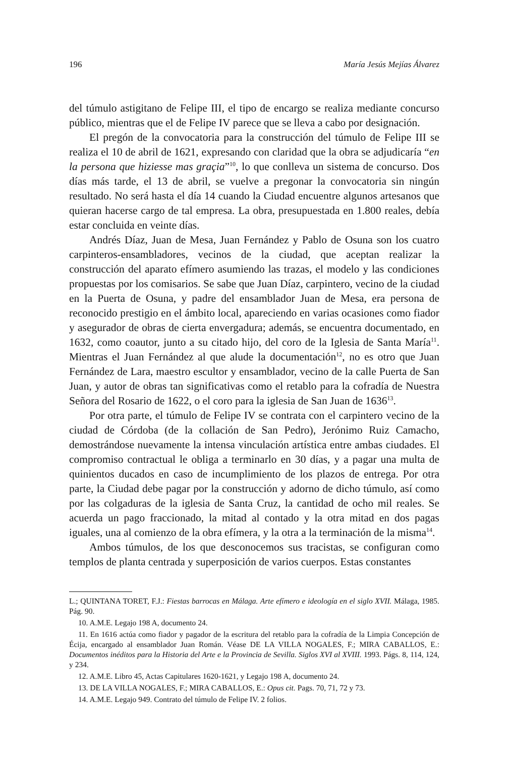196 María Jesús Mejías Álvarez
del túmulo astigitano de Felipe III, el tipo de encargo se realiza mediante concurso público, mientras que el de Felipe IV parece que se lleva a cabo por designación.
El pregón de la convocatoria para la construcción del túmulo de Felipe III se realiza el 10 de abril de 1621, expresando con claridad que la obra se adjudicaría “en la persona que hiziesse mas graçia”<sup>10</sup>, lo que conlleva un sistema de concurso. Dos días más tarde, el 13 de abril, se vuelve a pregonar la convocatoria sin ningún resultado. No será hasta el día 14 cuando la Ciudad encuentre algunos artesanos que quieran hacerse cargo de tal empresa. La obra, presupuestada en 1.800 reales, debía estar concluida en veinte días.
Andrés Díaz, Juan de Mesa, Juan Fernández y Pablo de Osuna son los cuatro carpinteros-ensambladores, vecinos de la ciudad, que aceptan realizar la construcción del aparato efímero asumiendo las trazas, el modelo y las condiciones propuestas por los comisarios. Se sabe que Juan Díaz, carpintero, vecino de la ciudad en la Puerta de Osuna, y padre del ensamblador Juan de Mesa, era persona de reconocido prestigio en el ámbito local, apareciendo en varias ocasiones como fiador y asegurador de obras de cierta envergadura; además, se encuentra documentado, en 1632, como coautor, junto a su citado hijo, del coro de la Iglesia de Santa María<sup>11</sup>. Mientras el Juan Fernández al que alude la documentación<sup>12</sup>, no es otro que Juan Fernández de Lara, maestro escultor y ensamblador, vecino de la calle Puerta de San Juan, y autor de obras tan significativas como el retablo para la cofradía de Nuestra Señora del Rosario de 1622, o el coro para la iglesia de San Juan de 1636<sup>13</sup>.
Por otra parte, el túmulo de Felipe IV se contrata con el carpintero vecino de la ciudad de Córdoba (de la collación de San Pedro), Jerónimo Ruiz Camacho, demostrándose nuevamente la intensa vinculación artística entre ambas ciudades. El compromiso contractual le obliga a terminarlo en 30 días, y a pagar una multa de quinientos ducados en caso de incumplimiento de los plazos de entrega. Por otra parte, la Ciudad debe pagar por la construcción y adorno de dicho túmulo, así como por las colgaduras de la iglesia de Santa Cruz, la cantidad de ocho mil reales. Se acuerda un pago fraccionado, la mitad al contado y la otra mitad en dos pagas iguales, una al comienzo de la obra efímera, y la otra a la terminación de la misma<sup>14</sup>.
Ambos túmulos, de los que desconocemos sus tracistas, se configuran como templos de planta centrada y superposición de varios cuerpos. Estas constantes
L.; QUINTANA TORET, F.J.: Fiestas barrocas en Málaga. Arte efímero e ideología en el siglo XVII. Málaga, 1985. Pág. 90.
10. A.M.E. Legajo 198 A, documento 24.
11. En 1616 actúa como fiador y pagador de la escritura del retablo para la cofradía de la Limpia Concepción de Écija, encargado al ensamblador Juan Román. Véase DE LA VILLA NOGALES, F.; MIRA CABALLOS, E.: Documentos inéditos para la Historia del Arte e la Provincia de Sevilla. Siglos XVI al XVIII. 1993. Págs. 8, 114, 124, y 234.
12. A.M.E. Libro 45, Actas Capitulares 1620-1621, y Legajo 198 A, documento 24.
13. DE LA VILLA NOGALES, F.; MIRA CABALLOS, E.: Opus cit. Pags. 70, 71, 72 y 73.
14. A.M.E. Legajo 949. Contrato del túmulo de Felipe IV. 2 folios.